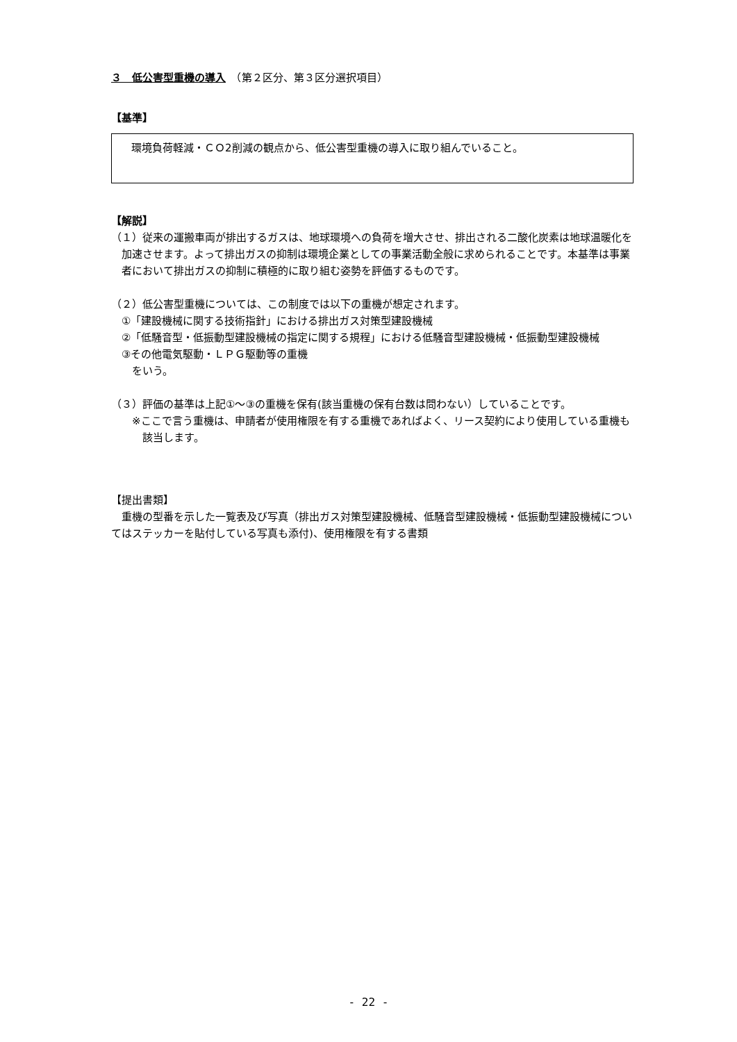３　低公害型重機の導入　（第２区分、第３区分選択項目）
【基準】
環境負荷軽減・ＣＯ2削減の観点から、低公害型重機の導入に取り組んでいること。
【解説】
（１）従来の運搬車両が排出するガスは、地球環境への負荷を増大させ、排出される二酸化炭素は地球温暖化を加速させます。よって排出ガスの抑制は環境企業としての事業活動全般に求められることです。本基準は事業者において排出ガスの抑制に積極的に取り組む姿勢を評価するものです。
（２）低公害型重機については、この制度では以下の重機が想定されます。
①「建設機械に関する技術指針」における排出ガス対策型建設機械
②「低騒音型・低振動型建設機械の指定に関する規程」における低騒音型建設機械・低振動型建設機械
③その他電気駆動・ＬＰＧ駆動等の重機
をいう。
（３）評価の基準は上記①～③の重機を保有(該当重機の保有台数は問わない）していることです。
※ここで言う重機は、申請者が使用権限を有する重機であればよく、リース契約により使用している重機も該当します。
【提出書類】
重機の型番を示した一覧表及び写真（排出ガス対策型建設機械、低騒音型建設機械・低振動型建設機械についてはステッカーを貼付している写真も添付)、使用権限を有する書類
- 22 -